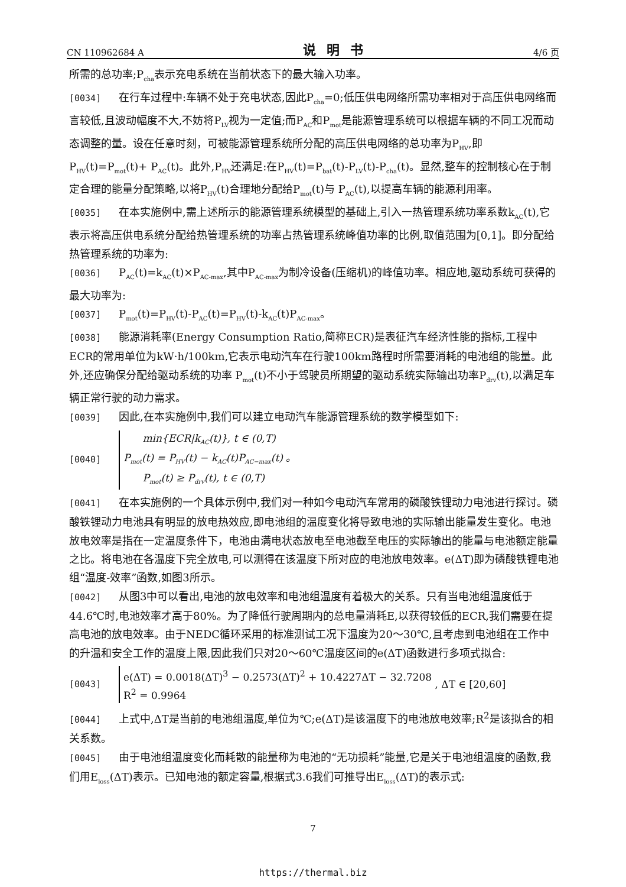CN 110962684 A 说明书 4/6 页
所需的总功率;P<sub>cha</sub>表示充电系统在当前状态下的最大输入功率。
[0034] 在行车过程中:车辆不处于充电状态,因此P<sub>cha</sub>=0;低压供电网络所需功率相对于高压供电网络而言较低,且波动幅度不大,不妨将P<sub>LV</sub>视为一定值;而P<sub>AC</sub>和P<sub>mot</sub>是能源管理系统可以根据车辆的不同工况而动态调整的量。设在任意时刻，可被能源管理系统所分配的高压供电网络的总功率为P<sub>HV</sub>,即P<sub>HV</sub>(t)=P<sub>mot</sub>(t)+ P<sub>AC</sub>(t)。此外,P<sub>HV</sub>还满足:在P<sub>HV</sub>(t)=P<sub>bat</sub>(t)-P<sub>LV</sub>(t)-P<sub>cha</sub>(t)。显然,整车的控制核心在于制定合理的能量分配策略,以将P<sub>HV</sub>(t)合理地分配给P<sub>mot</sub>(t)与 P<sub>AC</sub>(t),以提高车辆的能源利用率。
[0035] 在本实施例中,需上述所示的能源管理系统模型的基础上,引入一热管理系统功率系数k<sub>AC</sub>(t),它表示将高压供电系统分配给热管理系统的功率占热管理系统峰值功率的比例,取值范围为[0,1]。即分配给热管理系统的功率为:
[0036] P<sub>AC</sub>(t)=k<sub>AC</sub>(t)×P<sub>AC-max</sub>,其中P<sub>AC-max</sub>为制冷设备(压缩机)的峰值功率。相应地,驱动系统可获得的最大功率为:
[0037] P<sub>mot</sub>(t)=P<sub>HV</sub>(t)-P<sub>AC</sub>(t)=P<sub>HV</sub>(t)-k<sub>AC</sub>(t)P<sub>AC-max</sub>。
[0038] 能源消耗率(Energy Consumption Ratio,简称ECR)是表征汽车经济性能的指标,工程中ECR的常用单位为kW·h/100km,它表示电动汽车在行驶100km路程时所需要消耗的电池组的能量。此外,还应确保分配给驱动系统的功率 P<sub>mot</sub>(t)不小于驾驶员所期望的驱动系统实际输出功率P<sub>drv</sub>(t),以满足车辆正常行驶的动力需求。
[0039] 因此,在本实施例中,我们可以建立电动汽车能源管理系统的数学模型如下:
[0040]
min{ECR|k<sub>AC</sub>(t)}, t ∈ (0,T)
P<sub>mot</sub>(t) = P<sub>HV</sub>(t) − k<sub>AC</sub>(t)P<sub>AC−max</sub>(t) 。
P<sub>mot</sub>(t) ≥ P<sub>drv</sub>(t), t ∈ (0,T)
[0041] 在本实施例的一个具体示例中,我们对一种如今电动汽车常用的磷酸铁锂动力电池进行探讨。磷酸铁锂动力电池具有明显的放电热效应,即电池组的温度变化将导致电池的实际输出能量发生变化。电池放电效率是指在一定温度条件下，电池由满电状态放电至电池截至电压的实际输出的能量与电池额定能量之比。将电池在各温度下完全放电,可以测得在该温度下所对应的电池放电效率。e(ΔT)即为磷酸铁锂电池组“温度-效率”函数,如图3所示。
[0042] 从图3中可以看出,电池的放电效率和电池组温度有着极大的关系。只有当电池组温度低于44.6℃时,电池效率才高于80%。为了降低行驶周期内的总电量消耗E,以获得较低的ECR,我们需要在提高电池的放电效率。由于NEDC循环采用的标准测试工况下温度为20～30℃,且考虑到电池组在工作中的升温和安全工作的温度上限,因此我们只对20～60℃温度区间的e(ΔT)函数进行多项式拟合:
[0043]
e(ΔT) = 0.0018(ΔT)<sup>3</sup> − 0.2573(ΔT)<sup>2</sup> + 10.4227ΔT − 32.7208
R<sup>2</sup> = 0.9964
, ΔT ∈ [20,60]
[0044] 上式中,ΔT是当前的电池组温度,单位为℃;e(ΔT)是该温度下的电池放电效率;R<sup>2</sup>是该拟合的相关系数。
[0045] 由于电池组温度变化而耗散的能量称为电池的“无功损耗”能量,它是关于电池组温度的函数,我们用E<sub>loss</sub>(ΔT)表示。已知电池的额定容量,根据式3.6我们可推导出E<sub>loss</sub>(ΔT)的表示式:
7
https://thermal.biz